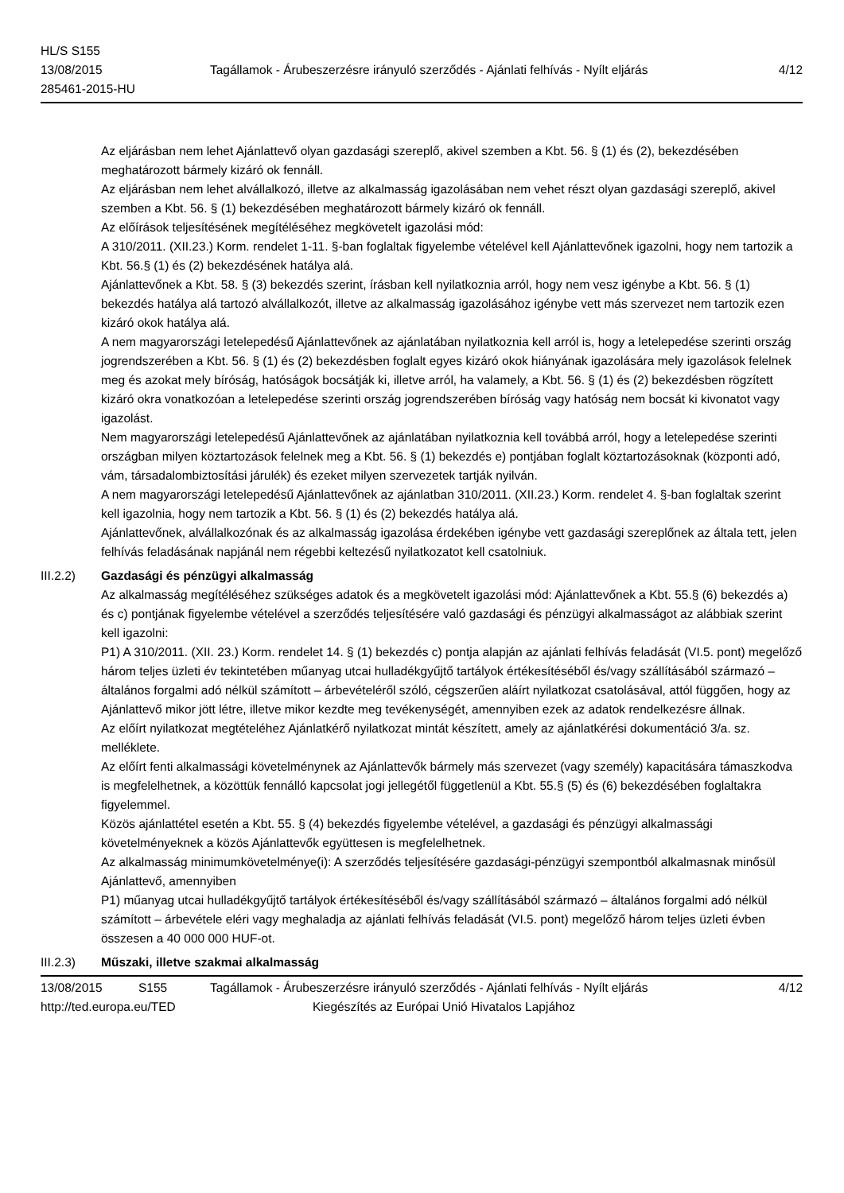HL/S S155
13/08/2015
285461-2015-HU
Tagállamok - Árubeszerzésre irányuló szerződés - Ajánlati felhívás - Nyílt eljárás
4/12
Az eljárásban nem lehet Ajánlattevő olyan gazdasági szereplő, akivel szemben a Kbt. 56. § (1) és (2), bekezdésében meghatározott bármely kizáró ok fennáll.
Az eljárásban nem lehet alvállalkozó, illetve az alkalmasság igazolásában nem vehet részt olyan gazdasági szereplő, akivel szemben a Kbt. 56. § (1) bekezdésében meghatározott bármely kizáró ok fennáll.
Az előírások teljesítésének megítéléséhez megkövetelt igazolási mód:
A 310/2011. (XII.23.) Korm. rendelet 1-11. §-ban foglaltak figyelembe vételével kell Ajánlattevőnek igazolni, hogy nem tartozik a Kbt. 56.§ (1) és (2) bekezdésének hatálya alá.
Ajánlattevőnek a Kbt. 58. § (3) bekezdés szerint, írásban kell nyilatkoznia arról, hogy nem vesz igénybe a Kbt. 56. § (1) bekezdés hatálya alá tartozó alvállalkozót, illetve az alkalmasság igazolásához igénybe vett más szervezet nem tartozik ezen kizáró okok hatálya alá.
A nem magyarországi letelepedésű Ajánlattevőnek az ajánlatában nyilatkoznia kell arról is, hogy a letelepedése szerinti ország jogrendszerében a Kbt. 56. § (1) és (2) bekezdésben foglalt egyes kizáró okok hiányának igazolására mely igazolások felelnek meg és azokat mely bíróság, hatóságok bocsátják ki, illetve arról, ha valamely, a Kbt. 56. § (1) és (2) bekezdésben rögzített kizáró okra vonatkozóan a letelepedése szerinti ország jogrendszerében bíróság vagy hatóság nem bocsát ki kivonatot vagy igazolást.
Nem magyarországi letelepedésű Ajánlattevőnek az ajánlatában nyilatkoznia kell továbbá arról, hogy a letelepedése szerinti országban milyen köztartozások felelnek meg a Kbt. 56. § (1) bekezdés e) pontjában foglalt köztartozásoknak (központi adó, vám, társadalombiztosítási járulék) és ezeket milyen szervezetek tartják nyilván.
A nem magyarországi letelepedésű Ajánlattevőnek az ajánlatban 310/2011. (XII.23.) Korm. rendelet 4. §-ban foglaltak szerint kell igazolnia, hogy nem tartozik a Kbt. 56. § (1) és (2) bekezdés hatálya alá.
Ajánlattevőnek, alvállalkozónak és az alkalmasság igazolása érdekében igénybe vett gazdasági szereplőnek az általa tett, jelen felhívás feladásának napjánál nem régebbi keltezésű nyilatkozatot kell csatolniuk.
III.2.2) Gazdasági és pénzügyi alkalmasság
Az alkalmasság megítéléséhez szükséges adatok és a megkövetelt igazolási mód: Ajánlattevőnek a Kbt. 55.§ (6) bekezdés a) és c) pontjának figyelembe vételével a szerződés teljesítésére való gazdasági és pénzügyi alkalmasságot az alábbiak szerint kell igazolni:
P1) A 310/2011. (XII. 23.) Korm. rendelet 14. § (1) bekezdés c) pontja alapján az ajánlati felhívás feladását (VI.5. pont) megelőző három teljes üzleti év tekintetében műanyag utcai hulladékgyűjtő tartályok értékesítéséből és/vagy szállításából származó – általános forgalmi adó nélkül számított – árbevételéről szóló, cégszerűen aláírt nyilatkozat csatolásával, attól függően, hogy az Ajánlattevő mikor jött létre, illetve mikor kezdte meg tevékenységét, amennyiben ezek az adatok rendelkezésre állnak.
Az előírt nyilatkozat megtételéhez Ajánlatkérő nyilatkozat mintát készített, amely az ajánlatkérési dokumentáció 3/a. sz. melléklete.
Az előírt fenti alkalmassági követelménynek az Ajánlattevők bármely más szervezet (vagy személy) kapacitására támaszkodva is megfelelhetnek, a közöttük fennálló kapcsolat jogi jellegétől függetlenül a Kbt. 55.§ (5) és (6) bekezdésében foglaltakra figyelemmel.
Közös ajánlattétel esetén a Kbt. 55. § (4) bekezdés figyelembe vételével, a gazdasági és pénzügyi alkalmassági követelményeknek a közös Ajánlattevők együttesen is megfelelhetnek.
Az alkalmasság minimumkövetelménye(i): A szerződés teljesítésére gazdasági-pénzügyi szempontból alkalmasnak minősül Ajánlattevő, amennyiben
P1) műanyag utcai hulladékgyűjtő tartályok értékesítéséből és/vagy szállításából származó – általános forgalmi adó nélkül számított – árbevétele eléri vagy meghaladja az ajánlati felhívás feladását (VI.5. pont) megelőző három teljes üzleti évben összesen a 40 000 000 HUF-ot.
III.2.3) Műszaki, illetve szakmai alkalmasság
13/08/2015 S155 Tagállamok - Árubeszerzésre irányuló szerződés - Ajánlati felhívás - Nyílt eljárás
4/12
http://ted.europa.eu/TED Kiegészítés az Európai Unió Hivatalos Lapjához